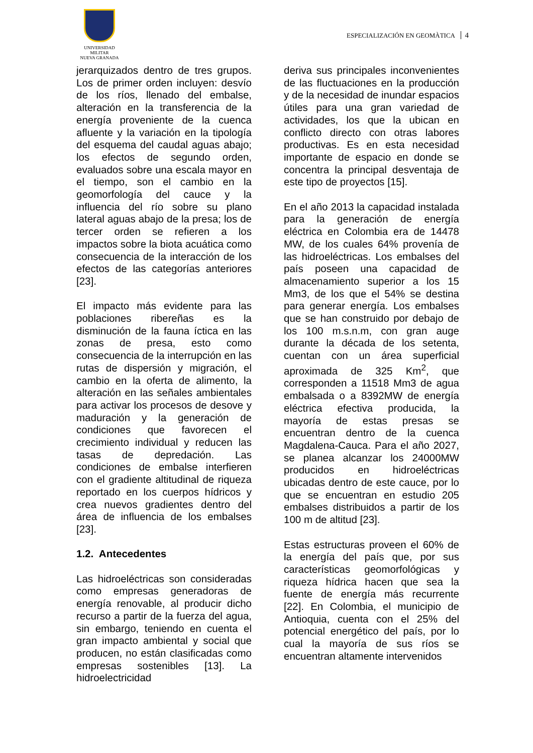UNIVERSIDAD MILITAR
NUEVA GRANADA
ESPECIALIZACIÓN EN GEOMÀTICA 4
jerarquizados dentro de tres grupos. Los de primer orden incluyen: desvío de los ríos, llenado del embalse, alteración en la transferencia de la energía proveniente de la cuenca afluente y la variación en la tipología del esquema del caudal aguas abajo; los efectos de segundo orden, evaluados sobre una escala mayor en el tiempo, son el cambio en la geomorfología del cauce y la influencia del río sobre su plano lateral aguas abajo de la presa; los de tercer orden se refieren a los impactos sobre la biota acuática como consecuencia de la interacción de los efectos de las categorías anteriores [23].
El impacto más evidente para las poblaciones ribereñas es la disminución de la fauna íctica en las zonas de presa, esto como consecuencia de la interrupción en las rutas de dispersión y migración, el cambio en la oferta de alimento, la alteración en las señales ambientales para activar los procesos de desove y maduración y la generación de condiciones que favorecen el crecimiento individual y reducen las tasas de depredación. Las condiciones de embalse interfieren con el gradiente altitudinal de riqueza reportado en los cuerpos hídricos y crea nuevos gradientes dentro del área de influencia de los embalses [23].
1.2. Antecedentes
Las hidroeléctricas son consideradas como empresas generadoras de energía renovable, al producir dicho recurso a partir de la fuerza del agua, sin embargo, teniendo en cuenta el gran impacto ambiental y social que producen, no están clasificadas como empresas sostenibles [13]. La hidroelectricidad
deriva sus principales inconvenientes de las fluctuaciones en la producción y de la necesidad de inundar espacios útiles para una gran variedad de actividades, los que la ubican en conflicto directo con otras labores productivas. Es en esta necesidad importante de espacio en donde se concentra la principal desventaja de este tipo de proyectos [15].
En el año 2013 la capacidad instalada para la generación de energía eléctrica en Colombia era de 14478 MW, de los cuales 64% provenía de las hidroeléctricas. Los embalses del país poseen una capacidad de almacenamiento superior a los 15 Mm3, de los que el 54% se destina para generar energía. Los embalses que se han construido por debajo de los 100 m.s.n.m, con gran auge durante la década de los setenta, cuentan con un área superficial aproximada de 325 Km<sup>2</sup>, que corresponden a 11518 Mm3 de agua embalsada o a 8392MW de energía eléctrica efectiva producida, la mayoría de estas presas se encuentran dentro de la cuenca Magdalena-Cauca. Para el año 2027, se planea alcanzar los 24000MW producidos en hidroeléctricas ubicadas dentro de este cauce, por lo que se encuentran en estudio 205 embalses distribuidos a partir de los 100 m de altitud [23].
Estas estructuras proveen el 60% de la energía del país que, por sus características geomorfológicas y riqueza hídrica hacen que sea la fuente de energía más recurrente [22]. En Colombia, el municipio de Antioquia, cuenta con el 25% del potencial energético del país, por lo cual la mayoría de sus ríos se encuentran altamente intervenidos